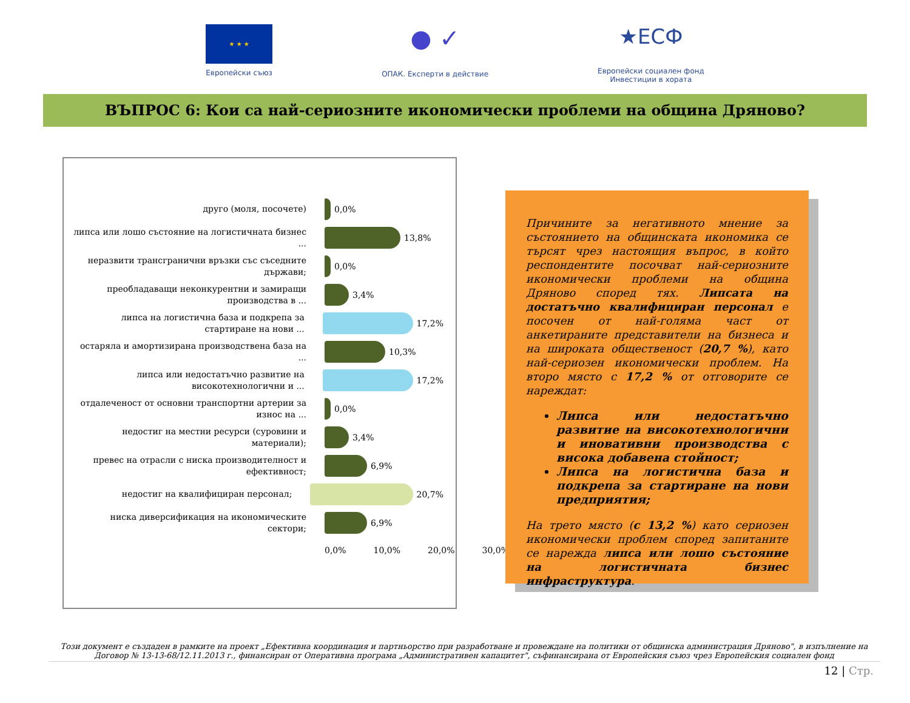★ ★ ★
Европейски съюз
● ✓
ОПАК. Експерти в действие
★ЕСФ
Европейски социален фонд
Инвестиции в хората
ВЪПРОС 6: Кои са най-сериозните икономически проблеми на община Дряново?
друго (моля, посочете)
0,0%
липса или лошо състояние на логистичната бизнес ...
13,8%
неразвити трансгранични връзки със съседните държави;
0,0%
преобладаващи неконкурентни и замиращи производства в ...
3,4%
липса на логистична база и подкрепа за стартиране на нови ...
17,2%
остаряла и амортизирана производствена база на ...
10,3%
липса или недостатъчно развитие на високотехнологични и ...
17,2%
отдалеченост от основни транспортни артерии за износ на ...
0,0%
недостиг на местни ресурси (суровини и материали);
3,4%
превес на отрасли с ниска производителност и ефективност;
6,9%
недостиг на квалифициран персонал;
20,7%
ниска диверсификация на икономическите сектори;
6,9%
0,0% 10,0% 20,0% 30,0%
Причините за негативното мнение за състоянието на общинската икономика се търсят чрез настоящия въпрос, в който респондентите посочват най-сериозните икономически проблеми на община Дряново според тях. Липсата на достатъчно квалифициран персонал е посочен от най-голяма част от анкетираните представители на бизнеса и на широката общественост (20,7 %), като най-сериозен икономически проблем. На второ място с 17,2 % от отговорите се нареждат:
Липса или недостатъчно развитие на високотехнологични и иновативни производства с висока добавена стойност;
Липса на логистична база и подкрепа за стартиране на нови предприятия;
На трето място (с 13,2 %) като сериозен икономически проблем според запитаните се нарежда липса или лошо състояние на логистичната бизнес инфраструктура.
Този документ е създаден в рамките на проект „Ефективна координация и партньорство при разработване и провеждане на политики от общинска администрация Дряново", в изпълнение на Договор № 13-13-68/12.11.2013 г., финансиран от Оперативна програма „Административен капацитет", съфинансирана от Европейския съюз чрез Европейския социален фонд
12 | Стр.